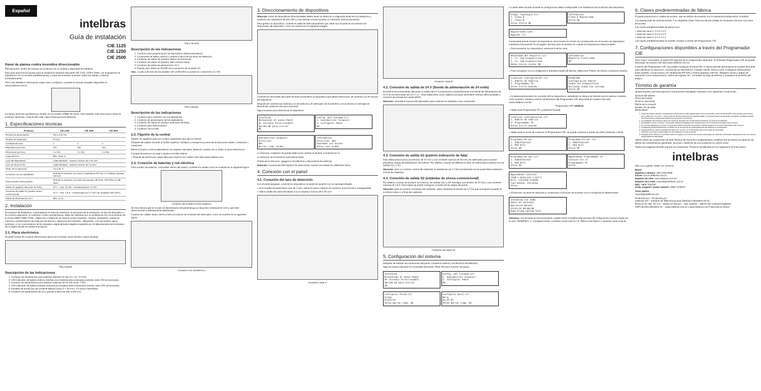Español
intelbras
Guía de instalación
CIE 1125
CIE 1250
CIE 2500
Panel de alarma contra incendios direccionable
Felicitaciones, acaba de comprar un producto con la calidad y seguridad de Intelbras.
Esta guía proporciona pautas para la instalación estándar del panel CIE 1125, 1250 e 2500. Los dispositivos se registrarán con su nombre predeterminado y todas las entradas activarán todas las salidas y sirenas inmediatamente.
Para más detalles e información sobre cómo configurar, consulte el manual completo disponible en www.intelbras.com.br.
Incorpora producto aprobado por Anatel con el número 07866-19-11541. Para obtener más información sobre el producto aprobado, visite el sitio web: https://www.gov.br/anatel/pt-br.
1. Especificaciónes técnicas
| Producto | CIE 1125 | CIE 1250 | CIE 2500 |
| --- | --- | --- | --- |
| Tensión de alimentación | 100 a 240 Vac | | |
| Tensión de Operación | 24 Vdc | | |
| Cantidad de lazos | 1 | 1 | 2 |
| Dispositivos por lazo | 125 | 250 | 250 |
| Direcciones por lazo | 1 a 125 | 1 a 250 | 1 a 250 |
| Largo del lazo | Máx. 1500 m | | |
| Lazo del dispositivos | Cable blindado - espesor mínimo de 0,75 mm² | | |
| Lazo de Sirena/ 24V | Cable blindado - espesor mínimo de 1,5 mm² | | |
| Temp. de la operación | -10 a 60 °C | | |
| Conexión con los repetidores | Permite la conexión con hasta 4 repetidores RP 520 e 1 módulo Gateway GW 521 | | |
| Interconexión entre paneles | Permite la conexión con hasta 16 paneles CIE 1125, CIE 1250 ou CIE 2500 | | |
| Salida S1 (padrón indicación de falla) | 24 V – máx. 30 mA – monitoreada por 4,7 kΩ | | |
| Conexión de salida S2 (padrón sirena convencional) | 24 V – máx. 1,8 A – monitoreada por 4,7 kΩ ( 60 unidades SAV 420C) | | |
| Salida de alimentación 24 V | Máx. 1,1 A | | |
2. Instalación
El proyecto de instalación, contemplando el área de cobertura, la ubicación de la instalación, el tipo de dispositivo y su correcta aplicación, la cantidad y otras características, debe ser realizado por un profesional con conocimiento de la norma ABNT NBR 17240 - Detección y Sistemas de alarma contra incendios - Diseño, instalación, puesta en marcha y mantenimiento de sistemas de alarma y detección de incendios - Requisitos, o el documento que lo sustituya, y con conocimiento de los requisitos reglamentarios legales impuestos por el departamento de bomberos de la región donde se instale el producto.
2.1. Placa electrónica
El panel consta de 3 placas electrónicas (placa de la fuente, placa de lazo y placa display).
Placa fuente
Descripción de las indicaciones
1. Conector de alimentación para baterías internas 24 Vdc (2 × 12 / 2.3 Ah).
2. LED indicador de batería interna invertido (si la batería está conectada invertida, este LED se iluminará).
3. Conector de alimentación para baterías externas de 24 Vdc (máx. 7 Ah).
4. LED indicador de batería externa invertida (si la batería está conectada invertida, este LED se iluminará).
5. Fusibles de protección de corriente alterna (vidrio 5 × 20 mm / 2 A acción retardada).
6. Conector de alimentación de CA y puesta a tierra de 100 a 240 Vca.
Placa de lazo
Descripción de las indicaciones
1. Conector para programación de dispositivos (direccionamiento).
2. Conectores de salida, retorno y puesta a tierra de los lazos de detección.
3. Conexión de salida S2 (padrón sirena convencional).
4. Conexión de salida S3 (padrón relé contacto seco).
5. Conector de salida de alimentación 24 V.
6. Puente para selección NA/NF de la actuación de la salida S3.
Obs.: la placa de lazo de los paneles CIE 1125/1250 no posee los conectores L2 y R2.
Placa display
Descripción de las indicaciones
1. Conector para conexión con los repetidores.
2. Conector de alimentación de los repetidores.
3. Conexión de salida S1 (padrón indicación de falla).
4. Conector para interconexión.
5. Conector micro-USB
2.2. Fijación de la central
Taladre los agujeros para los tornillos superiores para fijar la central.
Después de sujetar el panel al tornillo superior, verifique y marque los puntos de acceso para cables, conductos o canalones.
Retire el panel y corte el gabinete en los lugares marcados, teniendo cuidado de no dañar la placa electrónica.
Coloque el panel en su lugar y ajuste el tornillo inferior.
» Plantilla de perforación disponible para imprimir en nuestro sitio web www.intelbras.com.
2.3. Conexión de baterías y red eléctrica
Para instalar las baterías, colóquelas dentro del panel y conecte los cables como se muestra en la siguiente figura.
Conexión de la batería (vista superior)
Se recomienda que el circuito de alimentación del panel tenga un disyuntor individual de 10 A y que esté desconectado y debidamente identificado.
Conecte los cables neutro, tierra y fase al conector de la fuente del interruptor, como se muestra en la siguiente figura:
Conexión a la red eléctrica
3. Direccionamiento de dispositivos
Atención: todos los dispositivos direccionables deben tener su dirección configurada antes de su instalación y conexión (los aisladores de lazo (IDL) y las sirenas convencionales no necesitan direccionamiento).
Para grabar un dispositivo, conecte el cable de direccionamiento que viene con el panel en el conector de direcciones del dispositivo, como se muestra en la siguiente imagen:
Conecte los terminales del cable de direccionamiento al dispositivo que desea direccionar, de acuerdo con el manual del dispositivo.
Después de conectar las baterías o la red eléctrica, el interruptor se encenderá y se mostrará un mensaje de bienvenida, presione OK para continuar;
Siga los pasos para direccionar el dispositivo:
Intelbras
Bienvenido al nuevo Panel
de Incendio Direccionable
Oprima OK para iniciar
OK
Config. Del Sistema 1/2
1. Guardar/Leer Disposit.
2. Configurar Panel
OK
Guardar/Leer Disposit.
Dirección:
001
Borrar Limp. Graba
Información
Dirección: 001
Guardado con suceso
Volve Leer Graba
La dirección a registrar se puede seleccionar usando el teclado (comienza en 1);
La dirección se incrementa automáticamente;
Al final de la dirección, apague la red eléctrica y desconecte las baterías.
Atención: el panel permite duplicar las direcciones cuando se instalan en diferentes lazos.
4. Conexión con el panel
4.1. Conexión del lazo de detección
Con el panel apagado, conecte los dispositivos al panel de acuerdo con la topología elegida.
» Si el modelo de panel tiene más de 1 lazo, utilice el mismo método de conexión para los lazos subsiguientes.
» Utilice cables de cobre blindados con un espesor mínimo de 0,75 mm².
Conexión clase A
Conexión clase B
4.2. Conexión de salida de 24 V (fuente de alimentación de 24 volts)
Durante el funcionamiento del panel, la salida de 24 V proporciona constantemente una fuente de alimentación de 24 V en los terminales de 24 V + y -. Esta salida tiene como objetivo principal suministrar sirenas direccionables y módulos de entrada e/o salida (MIO).
Atención: consulte el manual del dispositivo para conectar el cableado a sus conectores.
4.3. Conexión de salida S1 (padrón indicación de fala)
Esta salida proporciona una tensión de 24 Vdc y una corriente máxima de 30 mA y es adecuada para accionar pequeñas cargas de señalización de averías. Por defecto, cuando se detecta un fallo, se interrumpe la tensión en las salidas S1+ y S1-.
Atención: para un correcto control del cableado, la resistencia de 4,7 kΩ suministrada con el panel debe instalarse al final del cableado.
4.4. Conexión de salida S2 (estándar de sirena convencional)
Por defecto, cuando se produce una alarma, las salidas S2+ y S2- entregan una tensión de 24 Vdc y una corriente máxima de 1,8 A. Esta salida se puede configurar a través de las reglas del panel.
Atención: para el correcto monitoreo del cableado, debe instalarse el resistor de 4.7 kΩ que acompaña el panel en la última sirena o al final del cableado.
Conexión de salida S2
5. Configuración del sistema
Después de realizar las conexiones del panel, conecte la batería y encienda la red eléctrica.
Siga los pasos indicados en la pantalla del panel. Pulse OK para avanzar los pasos.
Intelbras
Bienvenido al nuevo Panel
de Incendio Direccionable
Oprima OK para iniciar
OK
Config. Del Sistema 2/2
1. Guardar/Leer Disposit.
2. Configurar Panel
OK
Configurar Fecha 1/1
Fecha:
01/01/10
Volve Borrar Limp. OK
Configurar Hora 1/1
Hora:
01:01:01
Volve Borrar Limp. OK
La clase seleccionada durante la configuración debe corresponder a la instalación física del lazo del dispositivo.
Elegir Topologia 1/2
1. Clase A
2. Clase B
Volve Inicio OK
Información
Clase A Registrada
Volve OK
Registrando Lazo
Aguarde 1/2
Compruebe que el número de dispositivos reconocidos en el lazo se corresponde con el número de dispositivos instalados físicamente. En el registro del lazo sólo se tendrán en cuenta los dispositivos direccionables.
» Para enumerar los dispositivos, presione la tecla Listar.
Resultado del Registro 1/2
1. L1: 250 Dispositivos
2. L2: 250 Dispositivos
Rehaz Inicio Listar OK
Información
Registro Finalizado
OK
» Para completar con la configuración predeterminada de fábrica, seleccione Padrón de fábrica y presione Guarda.
Finalizar Configuración 1/2
1. Padrón de Fabrica
2. Programador PC
Volve Inicio Guarda
ATENCION
Configuración Padrón
Todos los Dispositivos
Accionan todas las salidas
Volve OK
» Si desea personalizar los nombres de los dispositivos, establecer un tiempo de retardo para la alarma o realizar otros cambios, instale la versión de Windows del Programador CIE disponible en nuestro sitio web www.intelbras.com/es.
Programador CIE intelbras
» Seleccione Programador PC y presione Guarda.
Finalizar Configuracion 2/2
1. Padron de Fabrica
2. Programador PC
Volve Inicio Guarda
» Seleccione el modo de conexión al Programador CIE, se puede conectar a través de USB y Ethernet o Wi-Fi.
Programación por
1. USB/Ethernet
2. Red Wifi
Volve OK
Programación por 1/2
1. USB/Ethernet
2. Red Wifi
Volve OK
Programación por 2/2
1. USB/Ethernet
2. Red Wifi
Volve OK
Aguardando Programador PC
Conecta con el
Programador PC
Volve
Aguardando Conexión
(USB o Ethernet o Wifi)
Wifi: CIE1250-1CA10A
Contraseña: 251ca10a
Volve
» Al terminar, el panel se reiniciará y comenzará a funcionar de acuerdo con la configuración determinada.
Intelbras CIE 2500
Panel de Incendio
Operación Normal
01/01/10 00:00:00
Regs Prueb Salida Info
Atención: con el panel en funcionamiento, puede volver a realizar este proceso de configuración inicial a través de la ruta: OK/MENÚ > 1. Configuraciones > (insertar clave nivel 3) > 6. Reinicio de Fábrica > (insertar clave nivel 4).
6. Claves predeterminadas de fábrica
El panel proporciona 4 niveles de acceso, que se utilizan de acuerdo con la operación/configuración a realizar.
Las operaciones de nivel de acceso 1 no requieren clave. Para los demás niveles es necesario informar una clave de acceso.
Las claves predeterminadas de fábrica son:
» Nivel de clave 2: 2 2 2 2 2 2.
» Nivel de clave 3: 3 3 3 3 3 3.
» Nivel de clave 4: 4 4 4 4 4 4.
Las claves predeterminadas se pueden cambiar a través del Programador CIE.
7. Configuraciones disponibles a través del Programador CIE
Para mayor comodidad, el panel CIE dispone de un programador dedicado. El Software Programador CIE se puede descargar de nuestro sitio web www.intelbras.com.br.
A través del Programador CIE, es posible configurar el panel CIE, lo que le permite personalizar el nombre del panel para identificar su ubicación, nombre de los dispositivos. Cambiar claves, fecha y hora. Configurar interconexión entre paneles, comunicación con repetidores RP 520 y módulo gateway GW 521. Registrar zonas y reglas de operación como temporización, sirena de brigada, etc. Consultar los logs de eventos y actualizar el firmware del equipo.
Término de garantía
Queda expreso que esta garantía contractual es entregada mediante a las siguientes condiciones:
Nombre del cliente:
Firma del cliente:
Nº de la nota fiscal:
Fecha de la compra:
Modelo: Nº de serie:
Revendedor:
1. Todas las partes, piezas y componentes del producto están garantizados contra eventuales vicios de fabricación, que puedan presentarse, por el plazo de 1 (un) año - siendo éste de 90 (noventa) días de garantía legal y 9 (nueve) meses de garantía contractual, contados a partir de la fecha de la compra del producto por el Señor Consumidor.
2. La instalación del producto debe ser hecha de acuerdo con el Manual del Producto y/o Guía de Instalación.
3. Constatado el vicio, el Señor Consumidor deberá inmediatamente comunicarse con el Servicio Autorizado más cercano.
4. En la eventualidad que el Señor Consumidor solicite atención domiciliaria, deberá enviarse al Servicio Autorizado más cercano.
5. La garantía perderá totalmente su validez en la ocurrencia de cualesquiera de las hipótesis a continuación.
6. Esta garantía no cubre la pérdida de datos, por lo tanto, se recomienda hacer una copia de seguridad.
7. Intelbras no se hace responsable por la instalación de este producto.
8. Después de su vida útil, el producto debe entregarse a un centro de servicio autorizado de Intelbras o eliminarse directamente de una manera ambientalmente adecuada.
Siendo estas las condiciones de este Término de Garantía complementaria, Intelbras S/A se reserva el derecho de alterar las características generales, técnicas y estéticas de sus productos sin previo aviso.
Todas las imágenes de este manual son ilustrativas. Producto beneficiado por la Legislación de Informática.
intelbras
fale com a gente / hable con nosotros
Brasil
Suporte a clientes: (48) 2106 0006
Fórum: forum.intelbras.com.br
Suporte via chat: chat.intelbras.com.br/
Suporte via e-mail: suporte@intelbras.com.br
SAC: 0800 7042767
Onde comprar? Quem instala?: 0800 7245115
Otros países
soporte@intelbras.com
Produzido por: / Producido por:
Intelbras S/A – Indústria de Telecomunicação Eletrônica Brasileira 02.23
Rodovia SC 281, km 4,5 – Sertão do Maruim – São José/SC – 88122-001 Indústria brasileira
CNPJ 82.901.000/0014-41 – www.intelbras.com.br | www.intelbras.com Fabricado en Brasil